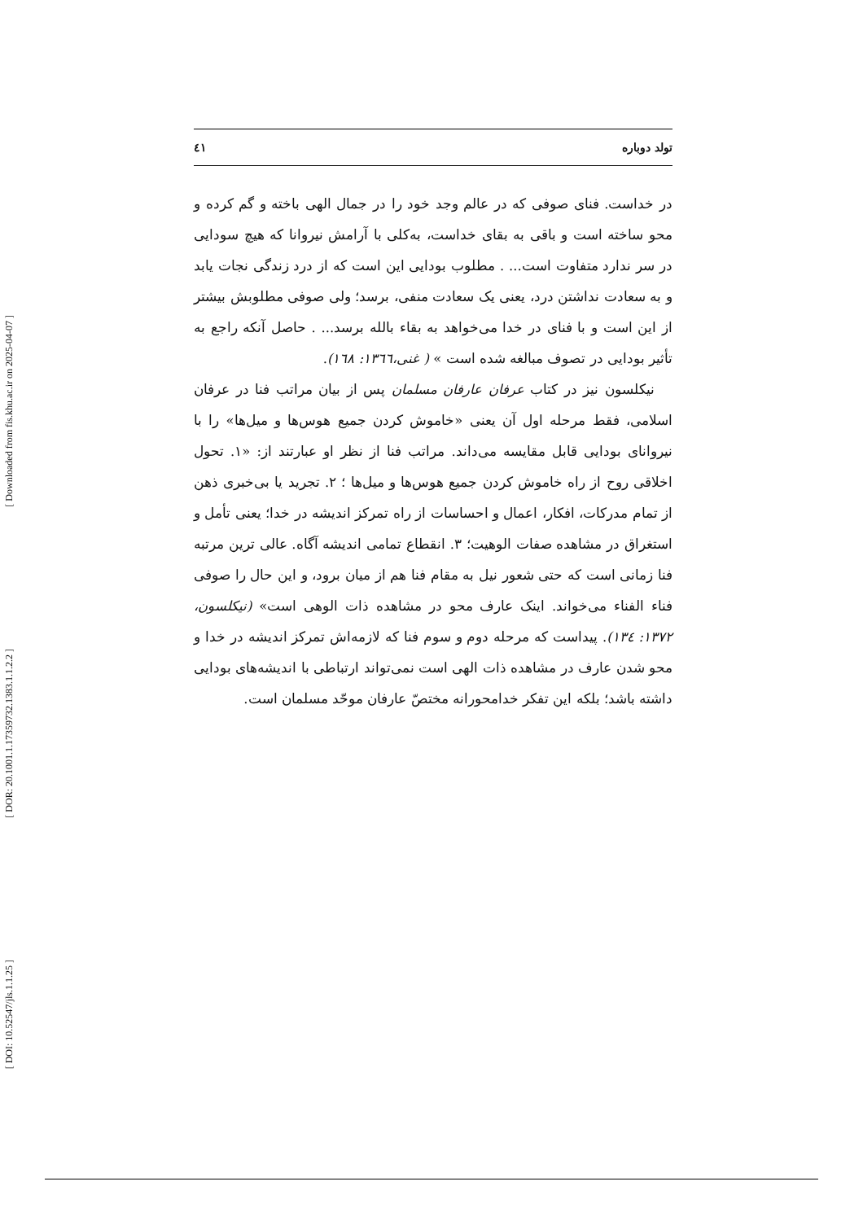[ Downloaded from fis.khu.ac.ir on 2025-04-07 ]
[ DOR: 20.1001.1.17359732.1383.1.1.2.2 ]
[ DOI: 10.52547/jls.1.1.25 ]
تولد دوباره ٤١
در خداست. فنای صوفی که در عالم وجد خود را در جمال الهی باخته و گم کرده و محو ساخته است و باقی به بقای خداست، به‌کلی با آرامش نیروانا که هیچ سودایی در سر ندارد متفاوت است... . مطلوب بودایی این است که از درد زندگی نجات یابد و به سعادت نداشتن درد، یعنی یک سعادت منفی، برسد؛ ولی صوفی مطلوبش بیشتر از این است و با فنای در خدا می‌خواهد به بقاء بالله برسد... . حاصل آنکه راجع به تأثیر بودایی در تصوف مبالغه شده است » ( غنی،١٣٦٦: ١٦٨).
نیکلسون نیز در کتاب عرفان عارفان مسلمان پس از بیان مراتب فنا در عرفان اسلامی، فقط مرحله اول آن یعنی «خاموش کردن جمیع هوس‌ها و میل‌ها» را با نیروانای بودایی قابل مقایسه می‌داند. مراتب فنا از نظر او عبارتند از: «١. تحول اخلاقی روح از راه خاموش کردن جمیع هوس‌ها و میل‌ها ؛ ٢. تجرید یا بی‌خبری ذهن از تمام مدرکات، افکار، اعمال و احساسات از راه تمرکز اندیشه در خدا؛ یعنی تأمل و استغراق در مشاهده صفات الوهیت؛ ٣. انقطاع تمامی اندیشه آگاه. عالی ترین مرتبه فنا زمانی است که حتی شعور نیل به مقام فنا هم از میان برود، و این حال را صوفی فناء الفناء می‌خواند. اینک عارف محو در مشاهده ذات الوهی است» (نیکلسون، ١٣٧٢: ١٣٤). پیداست که مرحله دوم و سوم فنا که لازمه‌اش تمرکز اندیشه در خدا و محو شدن عارف در مشاهده ذات الهی است نمی‌تواند ارتباطی با اندیشه‌های بودایی داشته باشد؛ بلکه این تفکر خدامحورانه مختصّ عارفان موحّد مسلمان است.